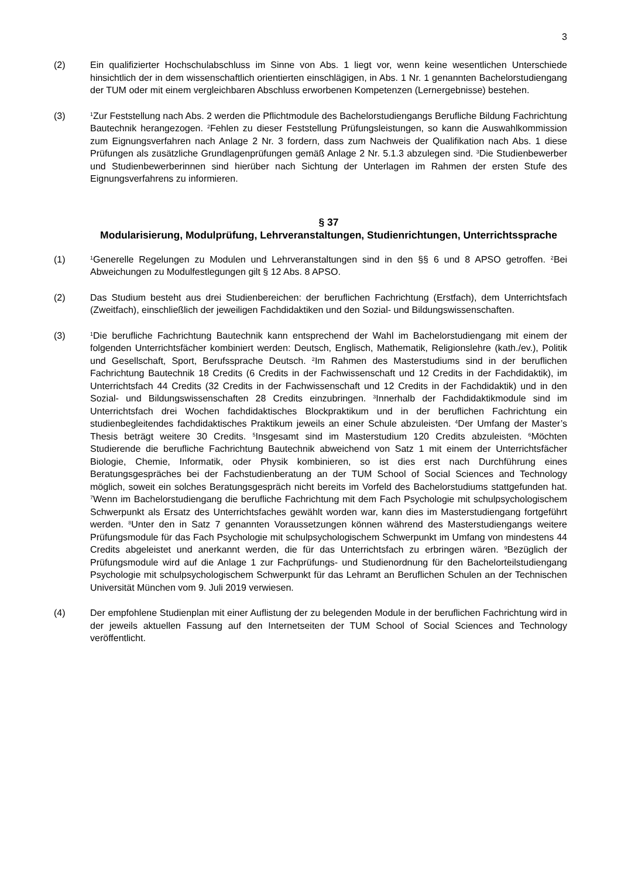3
(2) Ein qualifizierter Hochschulabschluss im Sinne von Abs. 1 liegt vor, wenn keine wesentlichen Unterschiede hinsichtlich der in dem wissenschaftlich orientierten einschlägigen, in Abs. 1 Nr. 1 genannten Bachelorstudiengang der TUM oder mit einem vergleichbaren Abschluss erworbenen Kompetenzen (Lernergebnisse) bestehen.
(3)
<sup>1</sup> Zur Feststellung nach Abs. 2 werden die Pflichtmodule des Bachelorstudiengangs Berufliche Bildung Fachrichtung Bautechnik herangezogen. <sup>2</sup>Fehlen zu dieser Feststellung Prüfungsleistungen, so kann die Auswahlkommission zum Eignungsverfahren nach Anlage 2 Nr. 3 fordern, dass zum Nachweis der Qualifikation nach Abs. 1 diese Prüfungen als zusätzliche Grundlagenprüfungen gemäß Anlage 2 Nr. 5.1.3 abzulegen sind. <sup>3</sup>Die Studienbewerber und Studienbewerberinnen sind hierüber nach Sichtung der Unterlagen im Rahmen der ersten Stufe des Eignungsverfahrens zu informieren.
§ 37
Modularisierung, Modulprüfung, Lehrveranstaltungen, Studienrichtungen, Unterrichtssprache
(1)
<sup>1</sup> Generelle Regelungen zu Modulen und Lehrveranstaltungen sind in den §§ 6 und 8 APSO getroffen. <sup>2</sup>Bei Abweichungen zu Modulfestlegungen gilt § 12 Abs. 8 APSO.
(2) Das Studium besteht aus drei Studienbereichen: der beruflichen Fachrichtung (Erstfach), dem Unterrichtsfach (Zweitfach), einschließlich der jeweiligen Fachdidaktiken und den Sozial- und Bildungswissenschaften.
(3)
<sup>1</sup> Die berufliche Fachrichtung Bautechnik kann entsprechend der Wahl im Bachelorstudiengang mit einem der folgenden Unterrichtsfächer kombiniert werden: Deutsch, Englisch, Mathematik, Religionslehre (kath./ev.), Politik und Gesellschaft, Sport, Berufssprache Deutsch. <sup>2</sup>Im Rahmen des Masterstudiums sind in der beruflichen Fachrichtung Bautechnik 18 Credits (6 Credits in der Fachwissenschaft und 12 Credits in der Fachdidaktik), im Unterrichtsfach 44 Credits (32 Credits in der Fachwissenschaft und 12 Credits in der Fachdidaktik) und in den Sozial- und Bildungswissenschaften 28 Credits einzubringen. <sup>3</sup>Innerhalb der Fachdidaktikmodule sind im Unterrichtsfach drei Wochen fachdidaktisches Blockpraktikum und in der beruflichen Fachrichtung ein studienbegleitendes fachdidaktisches Praktikum jeweils an einer Schule abzuleisten. <sup>4</sup>Der Umfang der Master’s Thesis beträgt weitere 30 Credits. <sup>5</sup>Insgesamt sind im Masterstudium 120 Credits abzuleisten. <sup>6</sup>Möchten Studierende die berufliche Fachrichtung Bautechnik abweichend von Satz 1 mit einem der Unterrichtsfächer Biologie, Chemie, Informatik, oder Physik kombinieren, so ist dies erst nach Durchführung eines Beratungsgespräches bei der Fachstudienberatung an der TUM School of Social Sciences and Technology möglich, soweit ein solches Beratungsgespräch nicht bereits im Vorfeld des Bachelorstudiums stattgefunden hat. <sup>7</sup>Wenn im Bachelorstudiengang die berufliche Fachrichtung mit dem Fach Psychologie mit schulpsychologischem Schwerpunkt als Ersatz des Unterrichtsfaches gewählt worden war, kann dies im Masterstudiengang fortgeführt werden. <sup>8</sup>Unter den in Satz 7 genannten Voraussetzungen können während des Masterstudiengangs weitere Prüfungsmodule für das Fach Psychologie mit schulpsychologischem Schwerpunkt im Umfang von mindestens 44 Credits abgeleistet und anerkannt werden, die für das Unterrichtsfach zu erbringen wären. <sup>9</sup>Bezüglich der Prüfungsmodule wird auf die Anlage 1 zur Fachprüfungs- und Studienordnung für den Bachelorteilstudiengang Psychologie mit schulpsychologischem Schwerpunkt für das Lehramt an Beruflichen Schulen an der Technischen Universität München vom 9. Juli 2019 verwiesen.
(4) Der empfohlene Studienplan mit einer Auflistung der zu belegenden Module in der beruflichen Fachrichtung wird in der jeweils aktuellen Fassung auf den Internetseiten der TUM School of Social Sciences and Technology veröffentlicht.